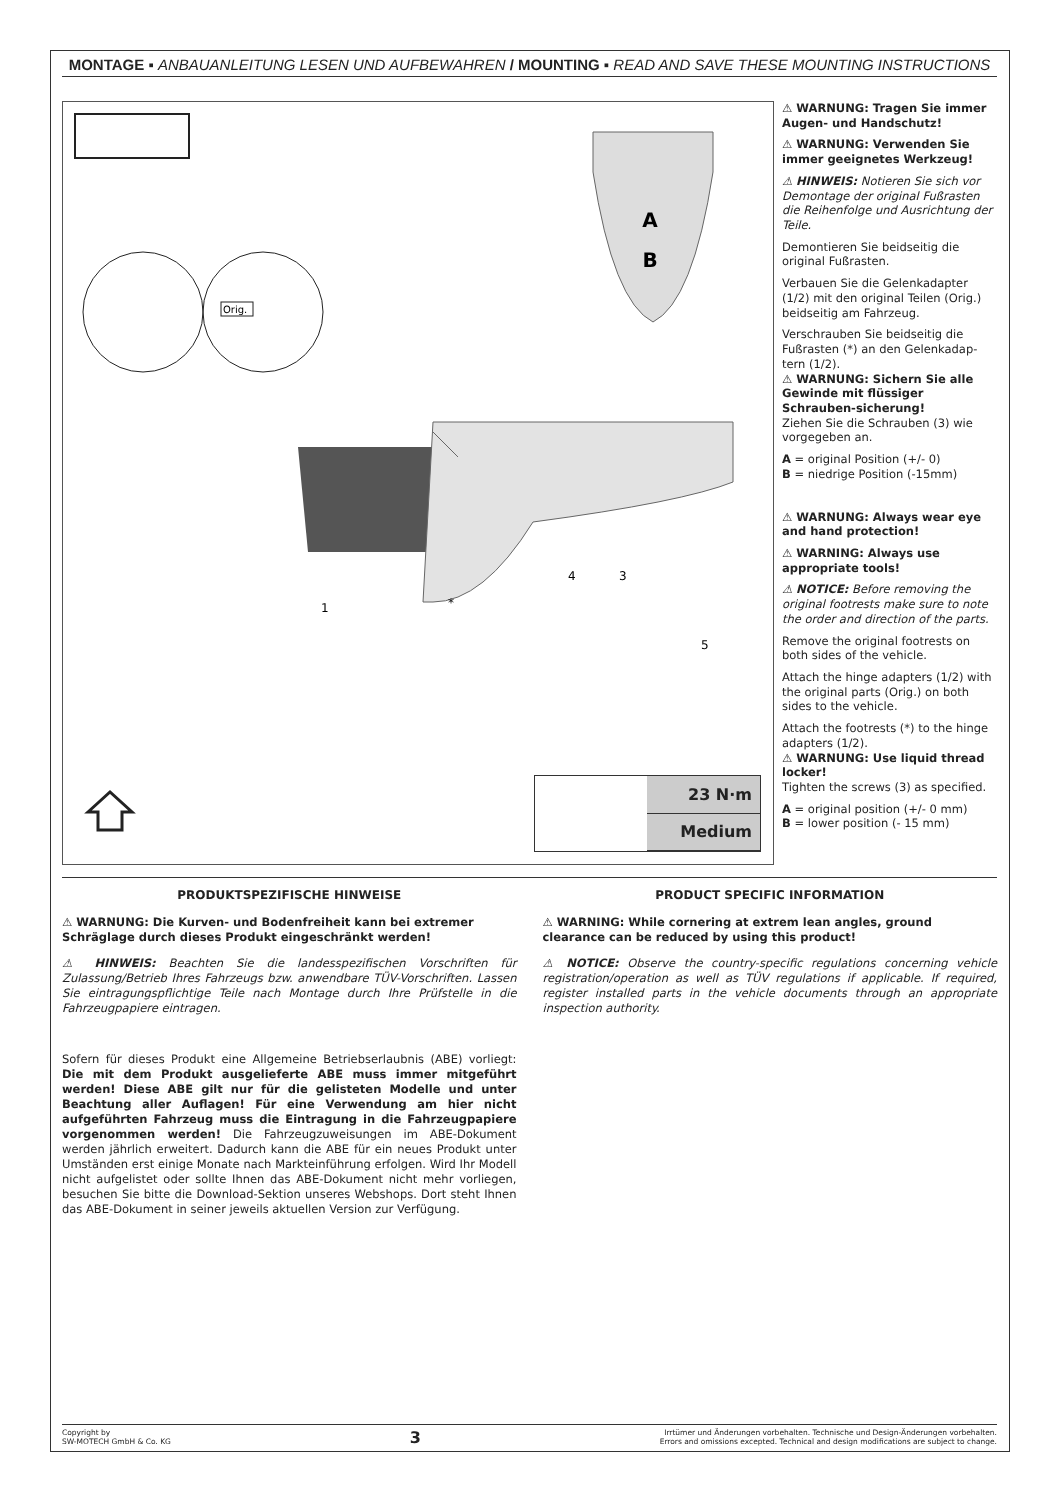MONTAGE ▪ ANBAUANLEITUNG LESEN UND AUFBEWAHREN / MOUNTING ▪ READ AND SAVE THESE MOUNTING INSTRUCTIONS
Orig.
A
B
1
*
4
3
5
23 N·m
Medium
⚠ WARNUNG: Tragen Sie immer Augen- und Handschutz!
⚠ WARNUNG: Verwenden Sie immer geeignetes Werkzeug!
⚠ HINWEIS: Notieren Sie sich vor Demontage der original Fußrasten die Reihenfolge und Ausrichtung der Teile.
Demontieren Sie beidseitig die original Fußrasten.
Verbauen Sie die Gelenkadapter (1/2) mit den original Teilen (Orig.) beidseitig am Fahrzeug.
Verschrauben Sie beidseitig die Fußrasten (*) an den Gelenkadap-tern (1/2).
⚠ WARNUNG: Sichern Sie alle Gewinde mit flüssiger Schrauben-sicherung!
Ziehen Sie die Schrauben (3) wie vorgegeben an.
A = original Position (+/- 0)
B = niedrige Position (-15mm)
⚠ WARNUNG: Always wear eye and hand protection!
⚠ WARNING: Always use appropriate tools!
⚠ NOTICE: Before removing the original footrests make sure to note the order and direction of the parts.
Remove the original footrests on both sides of the vehicle.
Attach the hinge adapters (1/2) with the original parts (Orig.) on both sides to the vehicle.
Attach the footrests (*) to the hinge adapters (1/2).
⚠ WARNUNG: Use liquid thread locker!
Tighten the screws (3) as specified.
A = original position (+/- 0 mm)
B = lower position (- 15 mm)
PRODUKTSPEZIFISCHE HINWEISE
⚠ WARNUNG: Die Kurven- und Bodenfreiheit kann bei extremer Schräglage durch dieses Produkt eingeschränkt werden!
⚠ HINWEIS: Beachten Sie die landesspezifischen Vorschriften für Zulassung/Betrieb Ihres Fahrzeugs bzw. anwendbare TÜV-Vorschriften. Lassen Sie eintragungspflichtige Teile nach Montage durch Ihre Prüfstelle in die Fahrzeugpapiere eintragen.
Sofern für dieses Produkt eine Allgemeine Betriebserlaubnis (ABE) vorliegt: Die mit dem Produkt ausgelieferte ABE muss immer mitgeführt werden! Diese ABE gilt nur für die gelisteten Modelle und unter Beachtung aller Auflagen! Für eine Verwendung am hier nicht aufgeführten Fahrzeug muss die Eintragung in die Fahrzeugpapiere vorgenommen werden! Die Fahrzeugzuweisungen im ABE-Dokument werden jährlich erweitert. Dadurch kann die ABE für ein neues Produkt unter Umständen erst einige Monate nach Markteinführung erfolgen. Wird Ihr Modell nicht aufgelistet oder sollte Ihnen das ABE-Dokument nicht mehr vorliegen, besuchen Sie bitte die Download-Sektion unseres Webshops. Dort steht Ihnen das ABE-Dokument in seiner jeweils aktuellen Version zur Verfügung.
PRODUCT SPECIFIC INFORMATION
⚠ WARNING: While cornering at extrem lean angles, ground clearance can be reduced by using this product!
⚠ NOTICE: Observe the country-specific regulations concerning vehicle registration/operation as well as TÜV regulations if applicable. If required, register installed parts in the vehicle documents through an appropriate inspection authority.
Copyright by
SW-MOTECH GmbH & Co. KG
3
Irrtümer und Änderungen vorbehalten. Technische und Design-Änderungen vorbehalten.
Errors and omissions excepted. Technical and design modifications are subject to change.